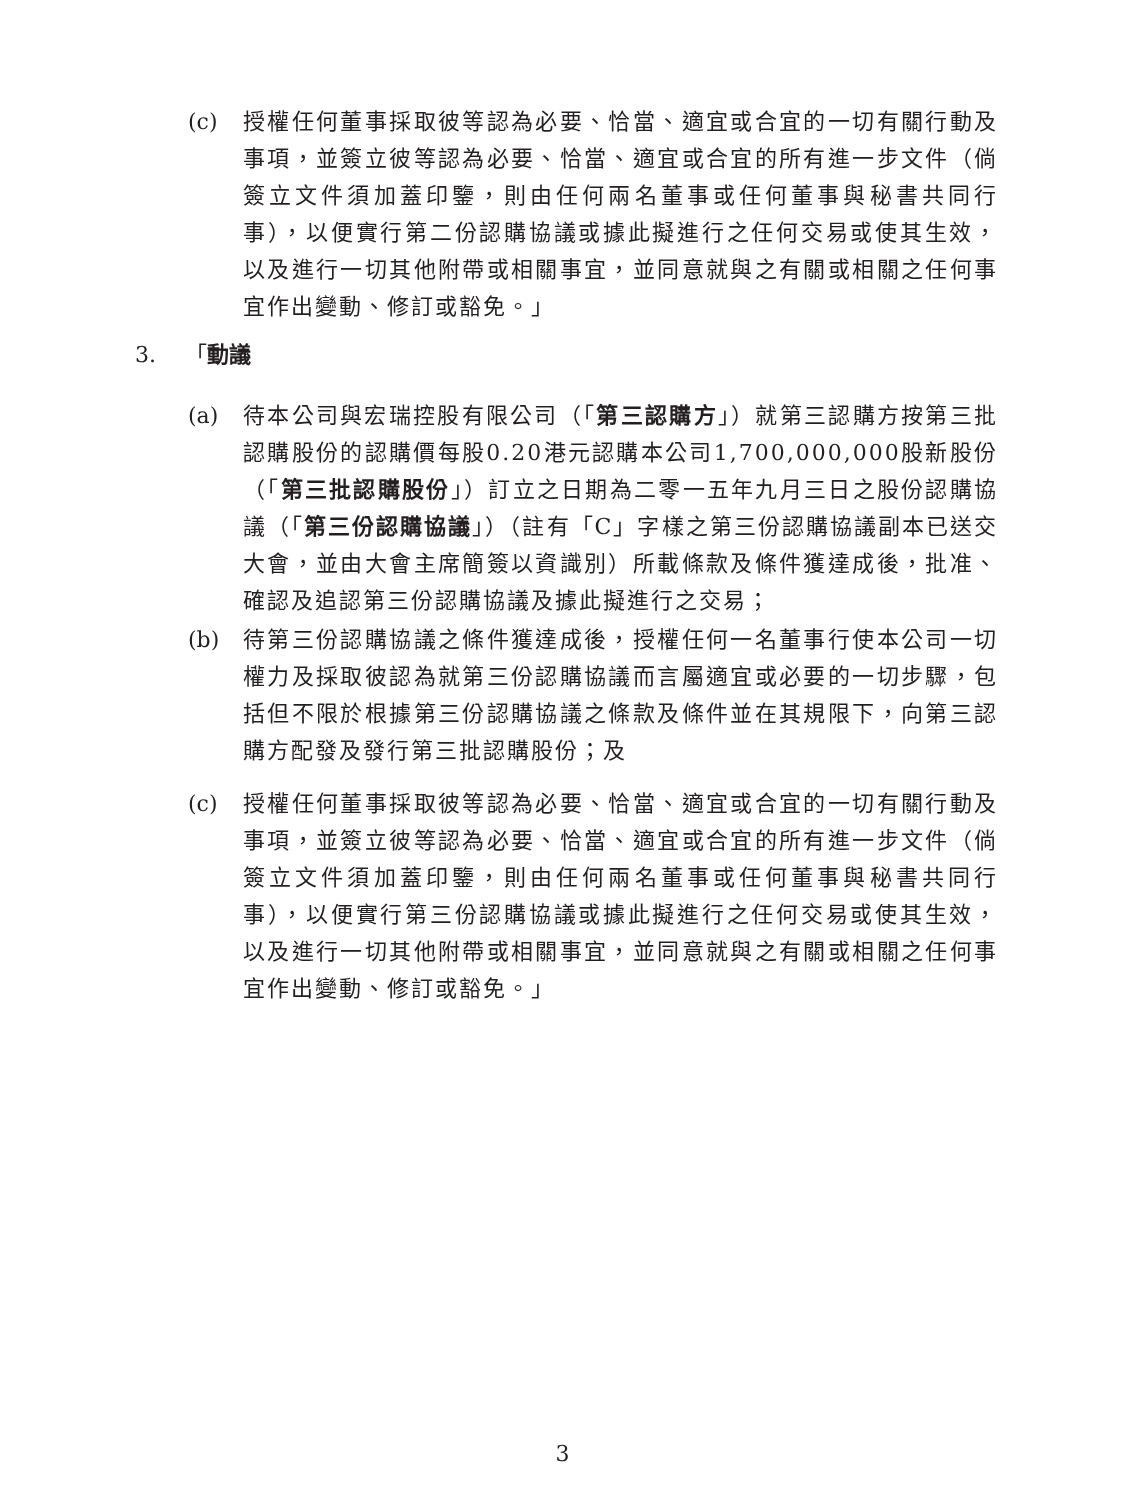(c) 授權任何董事採取彼等認為必要、恰當、適宜或合宜的一切有關行動及事項，並簽立彼等認為必要、恰當、適宜或合宜的所有進一步文件（倘簽立文件須加蓋印鑒，則由任何兩名董事或任何董事與秘書共同行事），以便實行第二份認購協議或據此擬進行之任何交易或使其生效，以及進行一切其他附帶或相關事宜，並同意就與之有關或相關之任何事宜作出變動、修訂或豁免。」
3. 「動議
(a) 待本公司與宏瑞控股有限公司（「第三認購方」）就第三認購方按第三批認購股份的認購價每股0.20港元認購本公司1,700,000,000股新股份（「第三批認購股份」）訂立之日期為二零一五年九月三日之股份認購協議（「第三份認購協議」）（註有「C」字樣之第三份認購協議副本已送交大會，並由大會主席簡簽以資識別）所載條款及條件獲達成後，批准、確認及追認第三份認購協議及據此擬進行之交易；
(b) 待第三份認購協議之條件獲達成後，授權任何一名董事行使本公司一切權力及採取彼認為就第三份認購協議而言屬適宜或必要的一切步驟，包括但不限於根據第三份認購協議之條款及條件並在其規限下，向第三認購方配發及發行第三批認購股份；及
(c) 授權任何董事採取彼等認為必要、恰當、適宜或合宜的一切有關行動及事項，並簽立彼等認為必要、恰當、適宜或合宜的所有進一步文件（倘簽立文件須加蓋印鑒，則由任何兩名董事或任何董事與秘書共同行事），以便實行第三份認購協議或據此擬進行之任何交易或使其生效，以及進行一切其他附帶或相關事宜，並同意就與之有關或相關之任何事宜作出變動、修訂或豁免。」
3